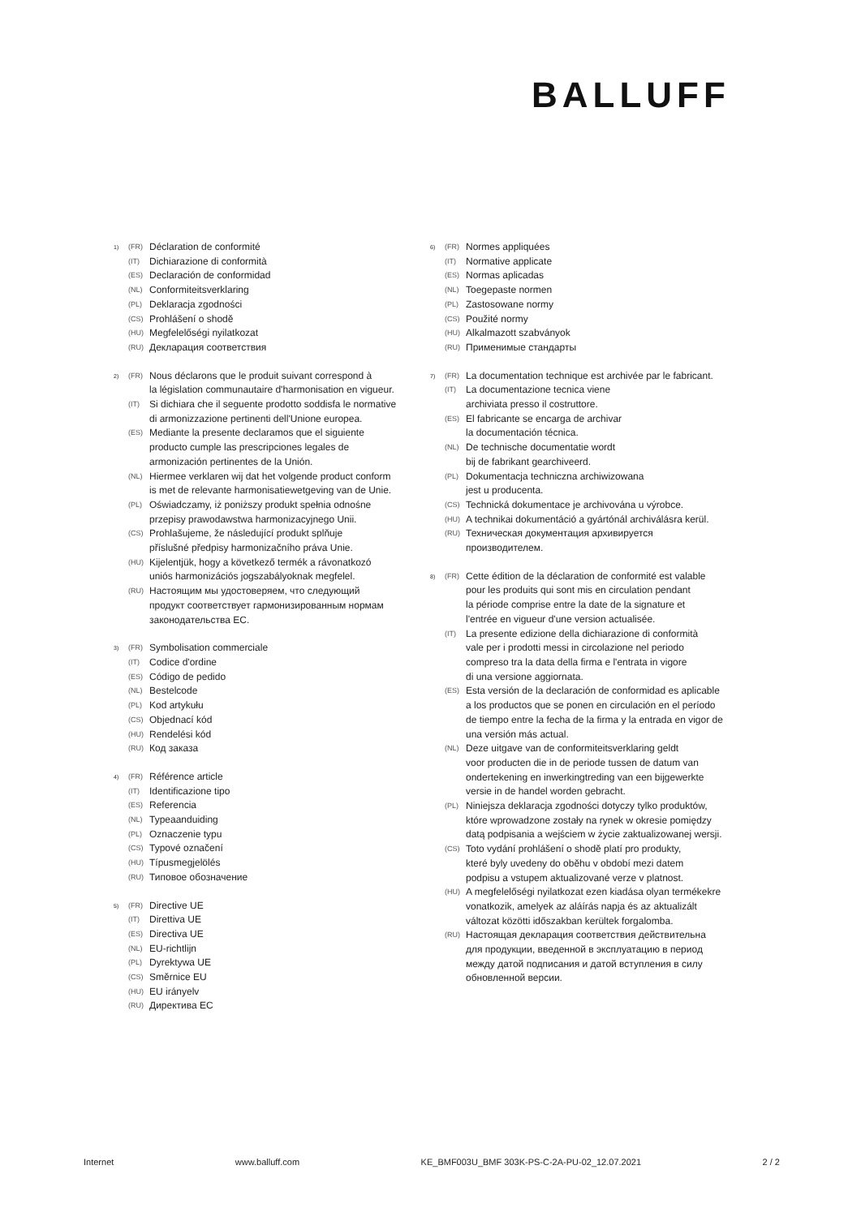BALLUFF
1) (FR) Déclaration de conformité
(IT) Dichiarazione di conformità
(ES) Declaración de conformidad
(NL) Conformiteitsverklaring
(PL) Deklaracja zgodności
(CS) Prohlášení o shodě
(HU) Megfelelőségi nyilatkozat
(RU) Декларация соответствия
2) (FR) Nous déclarons que le produit suivant correspond à
la législation communautaire d'harmonisation en vigueur.
(IT) Si dichiara che il seguente prodotto soddisfa le normative
di armonizzazione pertinenti dell'Unione europea.
(ES) Mediante la presente declaramos que el siguiente
producto cumple las prescripciones legales de
armonización pertinentes de la Unión.
(NL) Hiermee verklaren wij dat het volgende product conform
is met de relevante harmonisatiewetgeving van de Unie.
(PL) Oświadczamy, iż poniższy produkt spełnia odnośne
przepisy prawodawstwa harmonizacyjnego Unii.
(CS) Prohlašujeme, že následující produkt splňuje
příslušné předpisy harmonizačního práva Unie.
(HU) Kijelentjük, hogy a következő termék a rávonatkozó
uniós harmonizációs jogszabályoknak megfelel.
(RU) Настоящим мы удостоверяем, что следующий
продукт соответствует гармонизированным нормам
законодательства ЕС.
3) (FR) Symbolisation commerciale
(IT) Codice d'ordine
(ES) Código de pedido
(NL) Bestelcode
(PL) Kod artykułu
(CS) Objednací kód
(HU) Rendelési kód
(RU) Код заказа
4) (FR) Référence article
(IT) Identificazione tipo
(ES) Referencia
(NL) Typeaanduiding
(PL) Oznaczenie typu
(CS) Typové označení
(HU) Típusmegjelölés
(RU) Типовое обозначение
5) (FR) Directive UE
(IT) Direttiva UE
(ES) Directiva UE
(NL) EU-richtlijn
(PL) Dyrektywa UE
(CS) Směrnice EU
(HU) EU irányelv
(RU) Директива ЕС
6) (FR) Normes appliquées
(IT) Normative applicate
(ES) Normas aplicadas
(NL) Toegepaste normen
(PL) Zastosowane normy
(CS) Použité normy
(HU) Alkalmazott szabványok
(RU) Применимые стандарты
7) (FR) La documentation technique est archivée par le fabricant.
(IT) La documentazione tecnica viene
archiviata presso il costruttore.
(ES) El fabricante se encarga de archivar
la documentación técnica.
(NL) De technische documentatie wordt
bij de fabrikant gearchiveerd.
(PL) Dokumentacja techniczna archiwizowana
jest u producenta.
(CS) Technická dokumentace je archivována u výrobce.
(HU) A technikai dokumentáció a gyártónál archiválásra kerül.
(RU) Техническая документация архивируется
производителем.
8) (FR) Cette édition de la déclaration de conformité est valable
pour les produits qui sont mis en circulation pendant
la période comprise entre la date de la signature et
l'entrée en vigueur d'une version actualisée.
(IT) La presente edizione della dichiarazione di conformità
vale per i prodotti messi in circolazione nel periodo
compreso tra la data della firma e l'entrata in vigore
di una versione aggiornata.
(ES) Esta versión de la declaración de conformidad es aplicable
a los productos que se ponen en circulación en el período
de tiempo entre la fecha de la firma y la entrada en vigor de
una versión más actual.
(NL) Deze uitgave van de conformiteitsverklaring geldt
voor producten die in de periode tussen de datum van
ondertekening en inwerkingtreding van een bijgewerkte
versie in de handel worden gebracht.
(PL) Niniejsza deklaracja zgodności dotyczy tylko produktów,
które wprowadzone zostały na rynek w okresie pomiędzy
datą podpisania a wejściem w życie zaktualizowanej wersji.
(CS) Toto vydání prohlášení o shodě platí pro produkty,
které byly uvedeny do oběhu v období mezi datem
podpisu a vstupem aktualizované verze v platnost.
(HU) A megfelelőségi nyilatkozat ezen kiadása olyan termékekre
vonatkozik, amelyek az aláírás napja és az aktualizált
változat közötti időszakban kerültek forgalomba.
(RU) Настоящая декларация соответствия действительна
для продукции, введенной в эксплуатацию в период
между датой подписания и датой вступления в силу
обновленной версии.
Internet www.balluff.com KE_BMF003U_BMF 303K-PS-C-2A-PU-02_12.07.2021 2 / 2